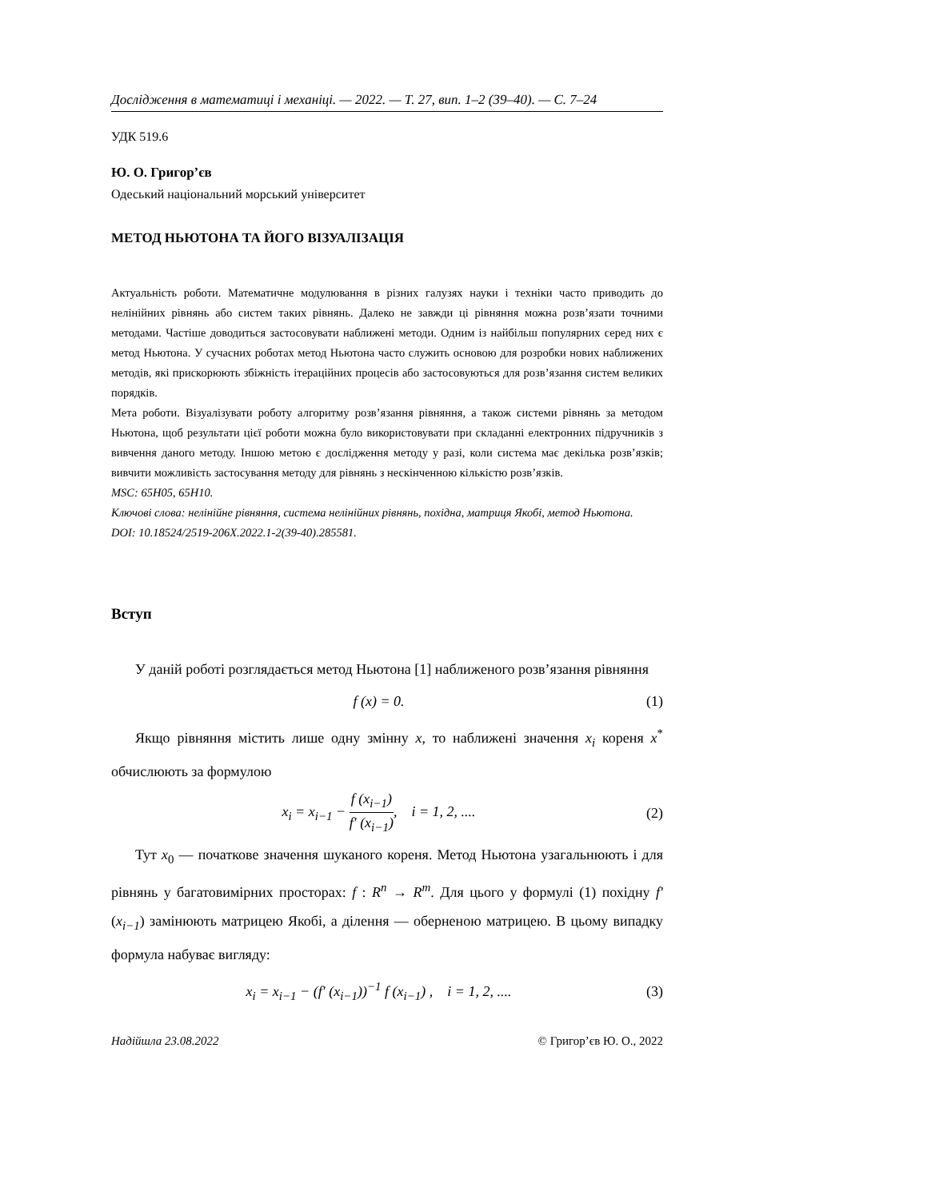Дослідження в математиці і механіці. — 2022. — Т. 27, вип. 1–2 (39–40). — С. 7–24
УДК 519.6
Ю. О. Григор’єв
Одеський національний морський університет
МЕТОД НЬЮТОНА ТА ЙОГО ВІЗУАЛІЗАЦІЯ
Актуальність роботи. Математичне модулювання в різних галузях науки і техніки часто приводить до нелінійних рівнянь або систем таких рівнянь. Далеко не завжди ці рівняння можна розв’язати точними методами. Частіше доводиться застосовувати наближені методи. Одним із найбільш популярних серед них є метод Ньютона. У сучасних роботах метод Ньютона часто служить основою для розробки нових наближених методів, які прискорюють збіжність ітераційних процесів або застосовуються для розв’язання систем великих порядків.
Мета роботи. Візуалізувати роботу алгоритму розв’язання рівняння, а також системи рівнянь за методом Ньютона, щоб результати цієї роботи можна було використовувати при складанні електронних підручників з вивчення даного методу. Іншою метою є дослідження методу у разі, коли система має декілька розв’язків; вивчити можливість застосування методу для рівнянь з нескінченною кількістю розв’язків.
MSC: 65H05, 65H10.
Ключові слова: нелінійне рівняння, система нелінійних рівнянь, похідна, матриця Якобі, метод Ньютона.
DOI: 10.18524/2519-206X.2022.1-2(39-40).285581.
Вступ
У даній роботі розглядається метод Ньютона [1] наближеного розв’язання рівняння
f (x) = 0. (1)
Якщо рівняння містить лише одну змінну x, то наближені значення x<sub>i</sub> кореня x<sup>*</sup> обчислюють за формулою
x<sub>i</sub> = x<sub>i−1</sub> − f (x<sub>i−1</sub>) f′ (x<sub>i−1</sub>), i = 1, 2, .... (2)
Тут x<sub>0</sub> — початкове значення шуканого кореня. Метод Ньютона узагальнюють і для рівнянь у багатовимірних просторах: f : R<sup>n</sup> → R<sup>m</sup>. Для цього у формулі (1) похідну f′ (x<sub>i−1</sub>) замінюють матрицею Якобі, а ділення — оберненою матрицею. В цьому випадку формула набуває вигляду:
x<sub>i</sub> = x<sub>i−1</sub> − (f′ (x<sub>i−1</sub>))<sup>−1</sup> f (x<sub>i−1</sub>) , i = 1, 2, .... (3)
Надійшла 23.08.2022 © Григор’єв Ю. О., 2022